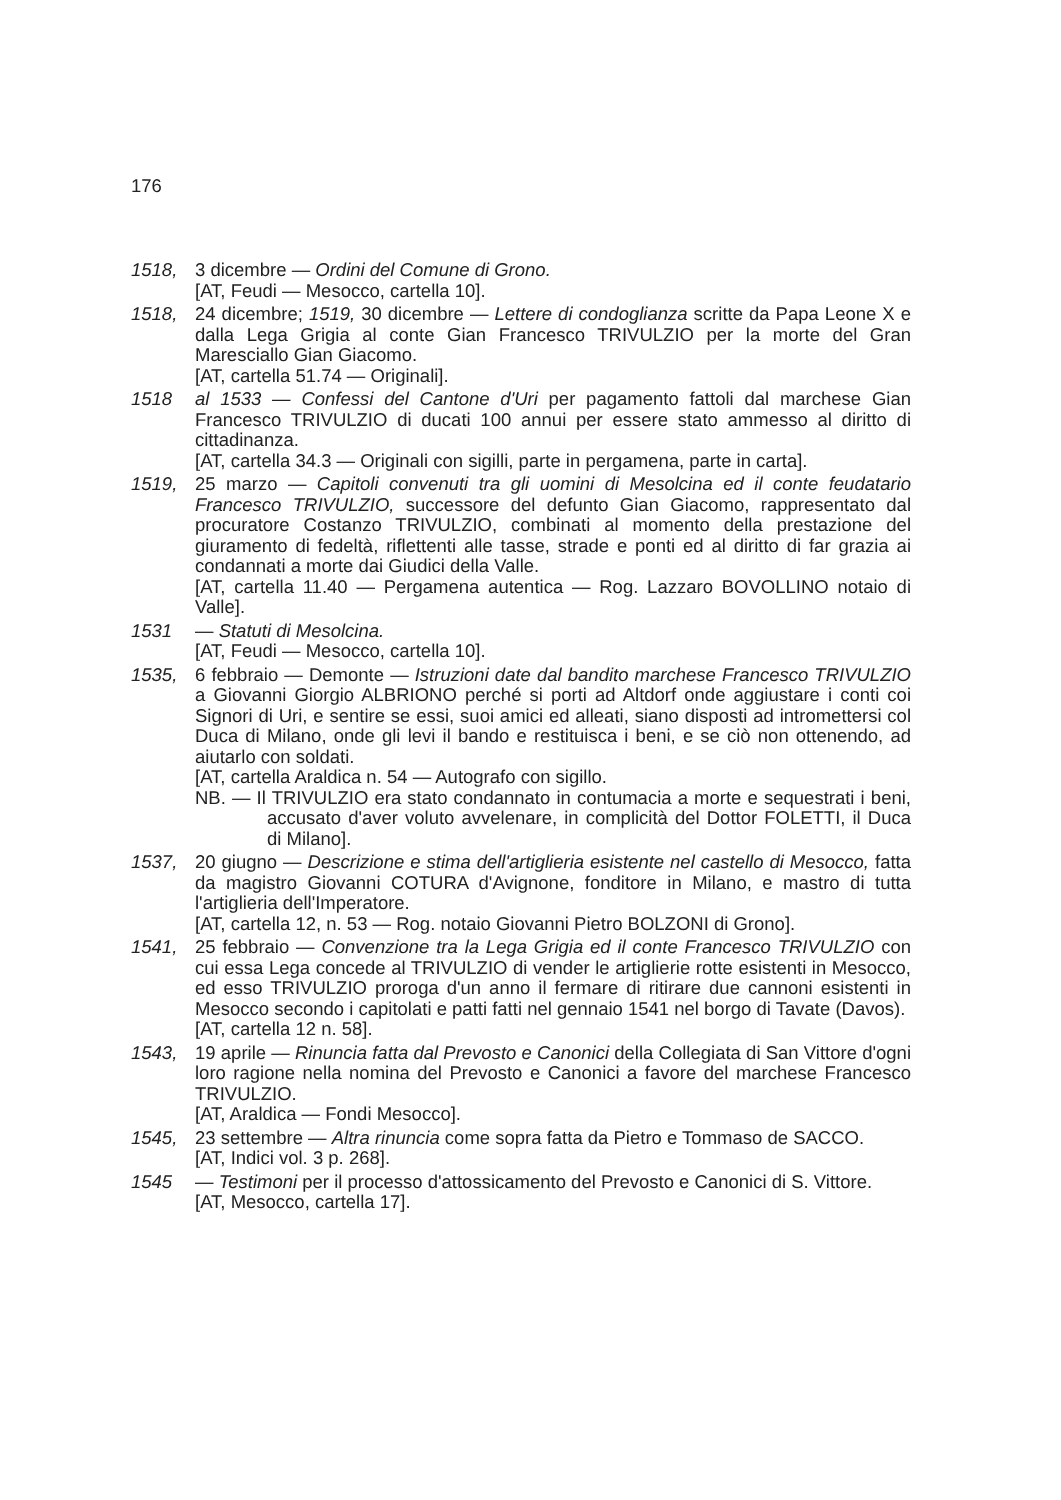176
1518, 3 dicembre — Ordini del Comune di Grono.
[AT, Feudi — Mesocco, cartella 10].
1518, 24 dicembre; 1519, 30 dicembre — Lettere di condoglianza scritte da Papa Leone X e dalla Lega Grigia al conte Gian Francesco TRIVULZIO per la morte del Gran Maresciallo Gian Giacomo.
[AT, cartella 51.74 — Originali].
1518 al 1533 — Confessi del Cantone d'Uri per pagamento fattoli dal marchese Gian Francesco TRIVULZIO di ducati 100 annui per essere stato ammesso al diritto di cittadinanza.
[AT, cartella 34.3 — Originali con sigilli, parte in pergamena, parte in carta].
1519, 25 marzo — Capitoli convenuti tra gli uomini di Mesolcina ed il conte feudatario Francesco TRIVULZIO, successore del defunto Gian Giacomo, rappresentato dal procuratore Costanzo TRIVULZIO, combinati al momento della prestazione del giuramento di fedeltà, riflettenti alle tasse, strade e ponti ed al diritto di far grazia ai condannati a morte dai Giudici della Valle.
[AT, cartella 11.40 — Pergamena autentica — Rog. Lazzaro BOVOLLINO notaio di Valle].
1531 — Statuti di Mesolcina.
[AT, Feudi — Mesocco, cartella 10].
1535, 6 febbraio — Demonte — Istruzioni date dal bandito marchese Francesco TRIVULZIO a Giovanni Giorgio ALBRIONO perché si porti ad Altdorf onde aggiustare i conti coi Signori di Uri, e sentire se essi, suoi amici ed alleati, siano disposti ad intromettersi col Duca di Milano, onde gli levi il bando e restituisca i beni, e se ciò non ottenendo, ad aiutarlo con soldati.
[AT, cartella Araldica n. 54 — Autografo con sigillo.
NB. — Il TRIVULZIO era stato condannato in contumacia a morte e sequestrati i beni, accusato d'aver voluto avvelenare, in complicità del Dottor FOLETTI, il Duca di Milano].
1537, 20 giugno — Descrizione e stima dell'artiglieria esistente nel castello di Mesocco, fatta da magistro Giovanni COTURA d'Avignone, fonditore in Milano, e mastro di tutta l'artiglieria dell'Imperatore.
[AT, cartella 12, n. 53 — Rog. notaio Giovanni Pietro BOLZONI di Grono].
1541, 25 febbraio — Convenzione tra la Lega Grigia ed il conte Francesco TRIVULZIO con cui essa Lega concede al TRIVULZIO di vender le artiglierie rotte esistenti in Mesocco, ed esso TRIVULZIO proroga d'un anno il fermare di ritirare due cannoni esistenti in Mesocco secondo i capitolati e patti fatti nel gennaio 1541 nel borgo di Tavate (Davos).
[AT, cartella 12 n. 58].
1543, 19 aprile — Rinuncia fatta dal Prevosto e Canonici della Collegiata di San Vittore d'ogni loro ragione nella nomina del Prevosto e Canonici a favore del marchese Francesco TRIVULZIO.
[AT, Araldica — Fondi Mesocco].
1545, 23 settembre — Altra rinuncia come sopra fatta da Pietro e Tommaso de SACCO.
[AT, Indici vol. 3 p. 268].
1545 — Testimoni per il processo d'attossicamento del Prevosto e Canonici di S. Vittore.
[AT, Mesocco, cartella 17].